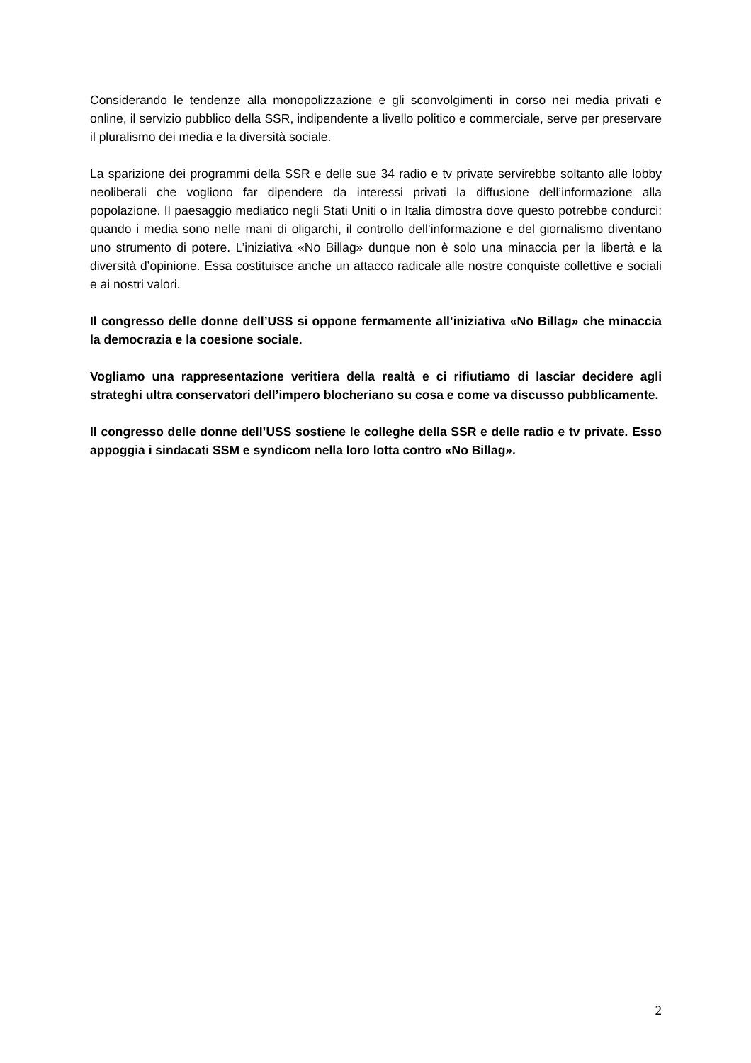Considerando le tendenze alla monopolizzazione e gli sconvolgimenti in corso nei media privati e online, il servizio pubblico della SSR, indipendente a livello politico e commerciale, serve per preservare il pluralismo dei media e la diversità sociale.
La sparizione dei programmi della SSR e delle sue 34 radio e tv private servirebbe soltanto alle lobby neoliberali che vogliono far dipendere da interessi privati la diffusione dell’informazione alla popolazione. Il paesaggio mediatico negli Stati Uniti o in Italia dimostra dove questo potrebbe condurci: quando i media sono nelle mani di oligarchi, il controllo dell’informazione e del giornalismo diventano uno strumento di potere. L’iniziativa «No Billag» dunque non è solo una minaccia per la libertà e la diversità d’opinione. Essa costituisce anche un attacco radicale alle nostre conquiste collettive e sociali e ai nostri valori.
Il congresso delle donne dell’USS si oppone fermamente all’iniziativa «No Billag» che minaccia la democrazia e la coesione sociale.
Vogliamo una rappresentazione veritiera della realtà e ci rifiutiamo di lasciar decidere agli strateghi ultra conservatori dell’impero blocheriano su cosa e come va discusso pubblicamente.
Il congresso delle donne dell’USS sostiene le colleghe della SSR e delle radio e tv private. Esso appoggia i sindacati SSM e syndicom nella loro lotta contro «No Billag».
2